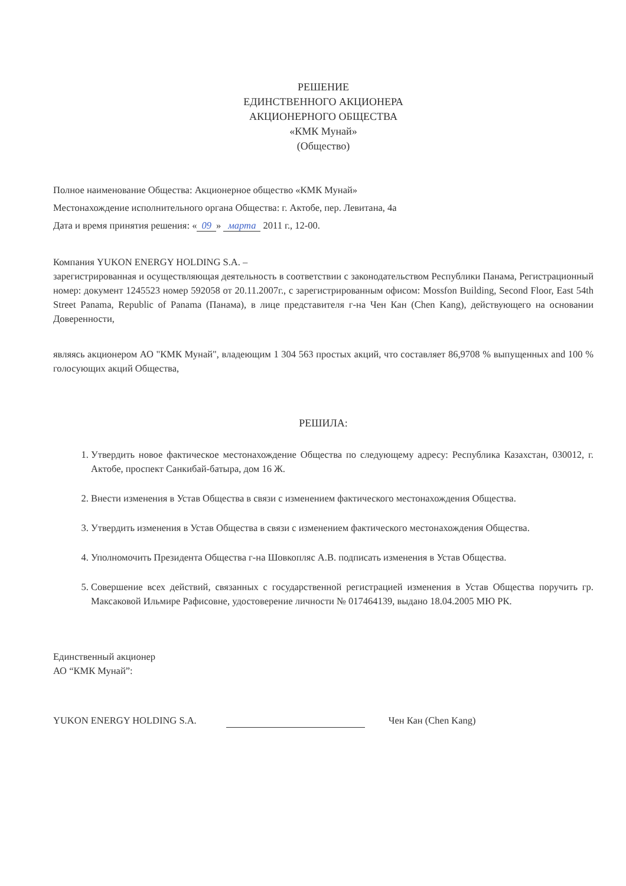РЕШЕНИЕ
ЕДИНСТВЕННОГО АКЦИОНЕРА
АКЦИОНЕРНОГО ОБЩЕСТВА
«КМК Мунай»
(Общество)
Полное наименование Общества: Акционерное общество «КМК Мунай»
Местонахождение исполнительного органа Общества: г. Актобе, пер. Левитана, 4а
Дата и время принятия решения: « 09 » марта 2011 г., 12-00.
Компания YUKON ENERGY HOLDING S.A. –
зарегистрированная и осуществляющая деятельность в соответствии с законодательством Республики Панама, Регистрационный номер: документ 1245523 номер 592058 от 20.11.2007г., с зарегистрированным офисом: Mossfon Building, Second Floor, East 54th Street Panama, Republic of Panama (Панама), в лице представителя г-на Чен Кан (Chen Kang), действующего на основании Доверенности,
являясь акционером АО "КМК Мунай", владеющим 1 304 563 простых акций, что составляет 86,9708 % выпущенных and 100 % голосующих акций Общества,
РЕШИЛА:
1. Утвердить новое фактическое местонахождение Общества по следующему адресу: Республика Казахстан, 030012, г. Актобе, проспект Санкибай-батыра, дом 16 Ж.
2. Внести изменения в Устав Общества в связи с изменением фактического местонахождения Общества.
3. Утвердить изменения в Устав Общества в связи с изменением фактического местонахождения Общества.
4. Уполномочить Президента Общества г-на Шовкопляс А.В. подписать изменения в Устав Общества.
5. Совершение всех действий, связанных с государственной регистрацией изменения в Устав Общества поручить гр. Максаковой Ильмире Рафисовне, удостоверение личности № 017464139, выдано 18.04.2005 МЮ РК.
Единственный акционер
АО “КМК Мунай”:
YUKON ENERGY HOLDING S.A.
Чен Кан (Chen Kang)